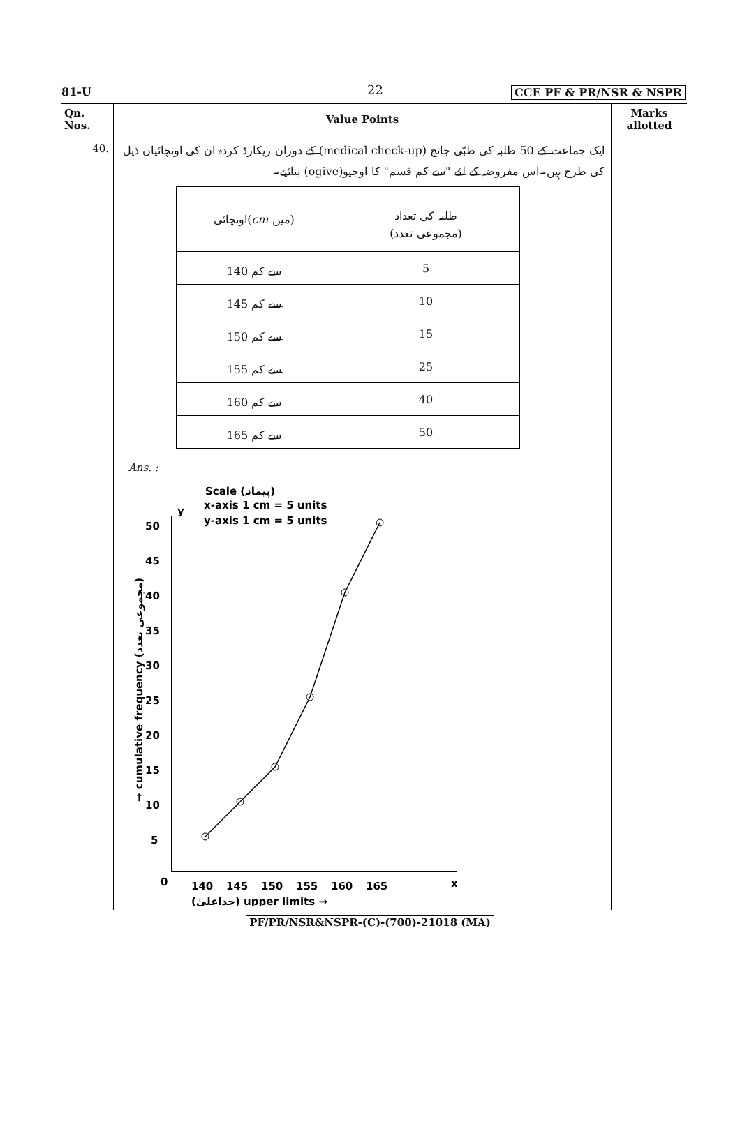81-U 22 CCE PF & PR/NSR & NSPR
| Qn. Nos. | Value Points | Marks allotted |
| --- | --- | --- |
| 40. | ایک جماعت کے 50 طلبہ کی طبّی جانچ (medical check-up) کے دوران ریکارڈ کردہ ان کی اونچائیاں ذیل کی طرح ہیں۔اس مفروضہ کے لئے "سے کم قسم" کا اوجیو(ogive) بنائیے۔ / اونچائی( cm میں) / طلبہ کی تعداد (مجموعی تعدد) / / 140 سے کم / 5 / / 145 سے کم / 10 / / 150 سے کم / 15 / / 155 سے کم / 25 / / 160 سے کم / 40 / / 165 سے کم / 50 / Ans. : Scale (پیمانہ) x-axis 1 cm = 5 units y-axis 1 cm = 5 units y x 0 5 10 15 20 25 30 35 40 45 50 140 145 150 155 160 165 (حدِاعلیٰ) upper limits → → cumulative frequency (مجموعی تعدد) | |
PF/PR/NSR&NSPR-(C)-(700)-21018 (MA)